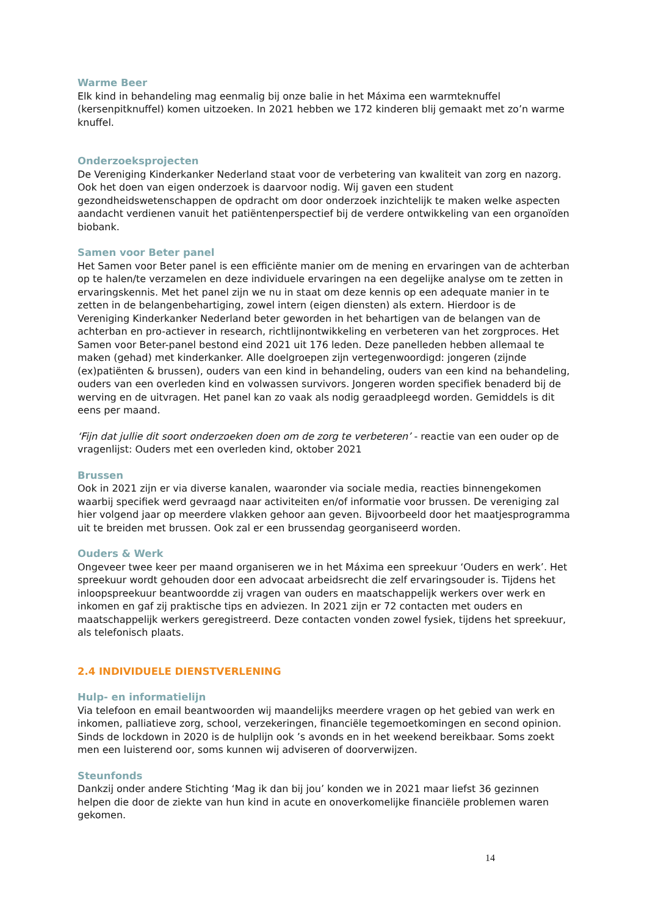Warme Beer
Elk kind in behandeling mag eenmalig bij onze balie in het Máxima een warmteknuffel (kersenpitknuffel) komen uitzoeken. In 2021 hebben we 172 kinderen blij gemaakt met zo’n warme knuffel.
Onderzoeksprojecten
De Vereniging Kinderkanker Nederland staat voor de verbetering van kwaliteit van zorg en nazorg. Ook het doen van eigen onderzoek is daarvoor nodig. Wij gaven een student gezondheidswetenschappen de opdracht om door onderzoek inzichtelijk te maken welke aspecten aandacht verdienen vanuit het patiëntenperspectief bij de verdere ontwikkeling van een organoïden biobank.
Samen voor Beter panel
Het Samen voor Beter panel is een efficiënte manier om de mening en ervaringen van de achterban op te halen/te verzamelen en deze individuele ervaringen na een degelijke analyse om te zetten in ervaringskennis. Met het panel zijn we nu in staat om deze kennis op een adequate manier in te zetten in de belangenbehartiging, zowel intern (eigen diensten) als extern. Hierdoor is de Vereniging Kinderkanker Nederland beter geworden in het behartigen van de belangen van de achterban en pro-actiever in research, richtlijnontwikkeling en verbeteren van het zorgproces. Het Samen voor Beter-panel bestond eind 2021 uit 176 leden. Deze panelleden hebben allemaal te maken (gehad) met kinderkanker. Alle doelgroepen zijn vertegenwoordigd: jongeren (zijnde (ex)patiënten & brussen), ouders van een kind in behandeling, ouders van een kind na behandeling, ouders van een overleden kind en volwassen survivors. Jongeren worden specifiek benaderd bij de werving en de uitvragen. Het panel kan zo vaak als nodig geraadpleegd worden. Gemiddels is dit eens per maand.
‘Fijn dat jullie dit soort onderzoeken doen om de zorg te verbeteren’ - reactie van een ouder op de vragenlijst: Ouders met een overleden kind, oktober 2021
Brussen
Ook in 2021 zijn er via diverse kanalen, waaronder via sociale media, reacties binnengekomen waarbij specifiek werd gevraagd naar activiteiten en/of informatie voor brussen. De vereniging zal hier volgend jaar op meerdere vlakken gehoor aan geven. Bijvoorbeeld door het maatjesprogramma uit te breiden met brussen. Ook zal er een brussendag georganiseerd worden.
Ouders & Werk
Ongeveer twee keer per maand organiseren we in het Máxima een spreekuur ‘Ouders en werk’. Het spreekuur wordt gehouden door een advocaat arbeidsrecht die zelf ervaringsouder is. Tijdens het inloopspreekuur beantwoordde zij vragen van ouders en maatschappelijk werkers over werk en inkomen en gaf zij praktische tips en adviezen. In 2021 zijn er 72 contacten met ouders en maatschappelijk werkers geregistreerd. Deze contacten vonden zowel fysiek, tijdens het spreekuur, als telefonisch plaats.
2.4 INDIVIDUELE DIENSTVERLENING
Hulp- en informatielijn
Via telefoon en email beantwoorden wij maandelijks meerdere vragen op het gebied van werk en inkomen, palliatieve zorg, school, verzekeringen, financiële tegemoetkomingen en second opinion. Sinds de lockdown in 2020 is de hulplijn ook ’s avonds en in het weekend bereikbaar. Soms zoekt men een luisterend oor, soms kunnen wij adviseren of doorverwijzen.
Steunfonds
Dankzij onder andere Stichting ‘Mag ik dan bij jou’ konden we in 2021 maar liefst 36 gezinnen helpen die door de ziekte van hun kind in acute en onoverkomelijke financiële problemen waren gekomen.
14